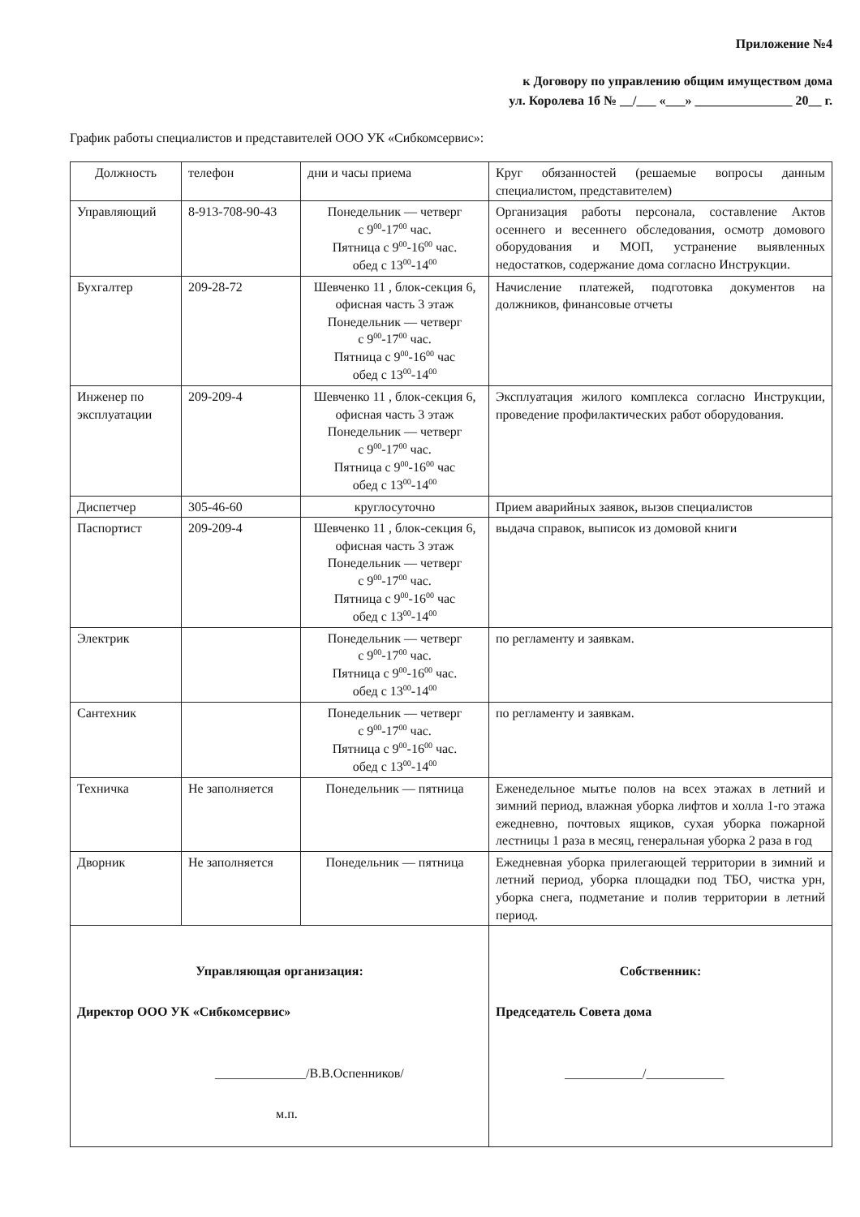Приложение №4
к Договору по управлению общим имуществом дома
ул. Королева 1б № __/___ «___» _______________ 20__ г.
График работы специалистов и представителей ООО УК «Сибкомсервис»:
| Должность | телефон | дни и часы приема | Круг обязанностей (решаемые вопросы данным специалистом, представителем) |
| --- | --- | --- | --- |
| Управляющий | 8-913-708-90-43 | Понедельник — четверг с 9<sup>00</sup>-17<sup>00</sup> час. Пятница с 9<sup>00</sup>-16<sup>00</sup> час. обед с 13<sup>00</sup>-14<sup>00</sup> | Организация работы персонала, составление Актов осеннего и весеннего обследования, осмотр домового оборудования и МОП, устранение выявленных недостатков, содержание дома согласно Инструкции. |
| Бухгалтер | 209-28-72 | Шевченко 11 , блок-секция 6, офисная часть 3 этаж Понедельник — четверг с 9<sup>00</sup>-17<sup>00</sup> час. Пятница с 9<sup>00</sup>-16<sup>00</sup> час обед с 13<sup>00</sup>-14<sup>00</sup> | Начисление платежей, подготовка документов на должников, финансовые отчеты |
| Инженер по эксплуатации | 209-209-4 | Шевченко 11 , блок-секция 6, офисная часть 3 этаж Понедельник — четверг с 9<sup>00</sup>-17<sup>00</sup> час. Пятница с 9<sup>00</sup>-16<sup>00</sup> час обед с 13<sup>00</sup>-14<sup>00</sup> | Эксплуатация жилого комплекса согласно Инструкции, проведение профилактических работ оборудования. |
| Диспетчер | 305-46-60 | круглосуточно | Прием аварийных заявок, вызов специалистов |
| Паспортист | 209-209-4 | Шевченко 11 , блок-секция 6, офисная часть 3 этаж Понедельник — четверг с 9<sup>00</sup>-17<sup>00</sup> час. Пятница с 9<sup>00</sup>-16<sup>00</sup> час обед с 13<sup>00</sup>-14<sup>00</sup> | выдача справок, выписок из домовой книги |
| Электрик | | Понедельник — четверг с 9<sup>00</sup>-17<sup>00</sup> час. Пятница с 9<sup>00</sup>-16<sup>00</sup> час. обед с 13<sup>00</sup>-14<sup>00</sup> | по регламенту и заявкам. |
| Сантехник | | Понедельник — четверг с 9<sup>00</sup>-17<sup>00</sup> час. Пятница с 9<sup>00</sup>-16<sup>00</sup> час. обед с 13<sup>00</sup>-14<sup>00</sup> | по регламенту и заявкам. |
| Техничка | Не заполняется | Понедельник — пятница | Еженедельное мытье полов на всех этажах в летний и зимний период, влажная уборка лифтов и холла 1-го этажа ежедневно, почтовых ящиков, сухая уборка пожарной лестницы 1 раза в месяц, генеральная уборка 2 раза в год |
| Дворник | Не заполняется | Понедельник — пятница | Ежедневная уборка прилегающей территории в зимний и летний период, уборка площадки под ТБО, чистка урн, уборка снега, подметание и полив территории в летний период. |
| Управляющая организация: Директор ООО УК «Сибкомсервис» ______________/В.В.Оспенников/ м.п. | | | Собственник: Председатель Совета дома ____________/____________ |